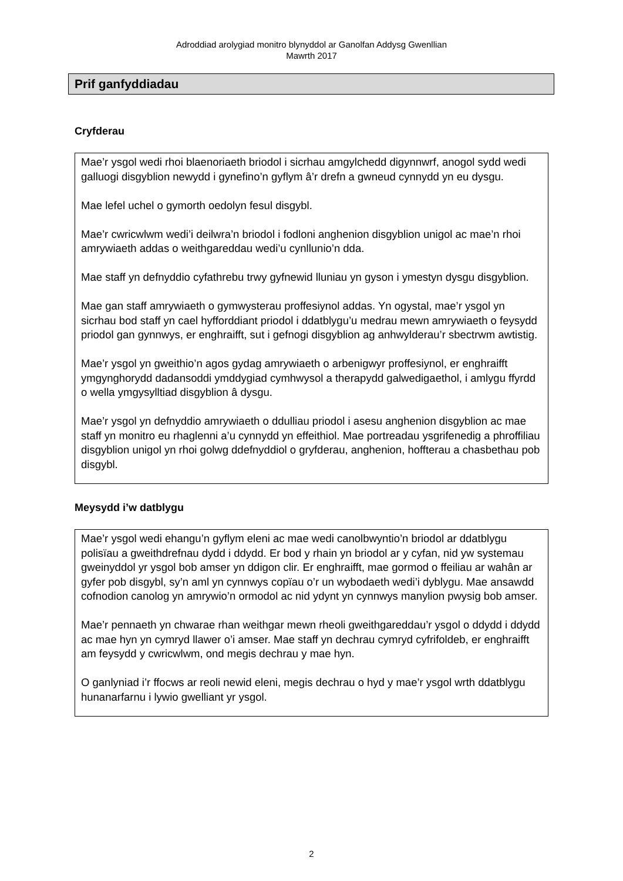Adroddiad arolygiad monitro blynyddol ar Ganolfan Addysg Gwenllian
Mawrth 2017
Prif ganfyddiadau
Cryfderau
Mae’r ysgol wedi rhoi blaenoriaeth briodol i sicrhau amgylchedd digynnwrf, anogol sydd wedi galluogi disgyblion newydd i gynefino’n gyflym â’r drefn a gwneud cynnydd yn eu dysgu.
Mae lefel uchel o gymorth oedolyn fesul disgybl.
Mae’r cwricwlwm wedi’i deilwra’n briodol i fodloni anghenion disgyblion unigol ac mae’n rhoi amrywiaeth addas o weithgareddau wedi’u cynllunio’n dda.
Mae staff yn defnyddio cyfathrebu trwy gyfnewid lluniau yn gyson i ymestyn dysgu disgyblion.
Mae gan staff amrywiaeth o gymwysterau proffesiynol addas. Yn ogystal, mae’r ysgol yn sicrhau bod staff yn cael hyfforddiant priodol i ddatblygu’u medrau mewn amrywiaeth o feysydd priodol gan gynnwys, er enghraifft, sut i gefnogi disgyblion ag anhwylderau’r sbectrwm awtistig.
Mae’r ysgol yn gweithio’n agos gydag amrywiaeth o arbenigwyr proffesiynol, er enghraifft ymgynghorydd dadansoddi ymddygiad cymhwysol a therapydd galwedigaethol, i amlygu ffyrdd o wella ymgysylltiad disgyblion â dysgu.
Mae’r ysgol yn defnyddio amrywiaeth o ddulliau priodol i asesu anghenion disgyblion ac mae staff yn monitro eu rhaglenni a’u cynnydd yn effeithiol. Mae portreadau ysgrifenedig a phroffiliau disgyblion unigol yn rhoi golwg ddefnyddiol o gryfderau, anghenion, hoffterau a chasbethau pob disgybl.
Meysydd i’w datblygu
Mae’r ysgol wedi ehangu’n gyflym eleni ac mae wedi canolbwyntio’n briodol ar ddatblygu polisïau a gweithdrefnau dydd i ddydd. Er bod y rhain yn briodol ar y cyfan, nid yw systemau gweinyddol yr ysgol bob amser yn ddigon clir. Er enghraifft, mae gormod o ffeiliau ar wahân ar gyfer pob disgybl, sy’n aml yn cynnwys copïau o’r un wybodaeth wedi’i dyblygu. Mae ansawdd cofnodion canolog yn amrywio’n ormodol ac nid ydynt yn cynnwys manylion pwysig bob amser.
Mae’r pennaeth yn chwarae rhan weithgar mewn rheoli gweithgareddau’r ysgol o ddydd i ddydd ac mae hyn yn cymryd llawer o’i amser. Mae staff yn dechrau cymryd cyfrifoldeb, er enghraifft am feysydd y cwricwlwm, ond megis dechrau y mae hyn.
O ganlyniad i’r ffocws ar reoli newid eleni, megis dechrau o hyd y mae’r ysgol wrth ddatblygu hunanarfarnu i lywio gwelliant yr ysgol.
2